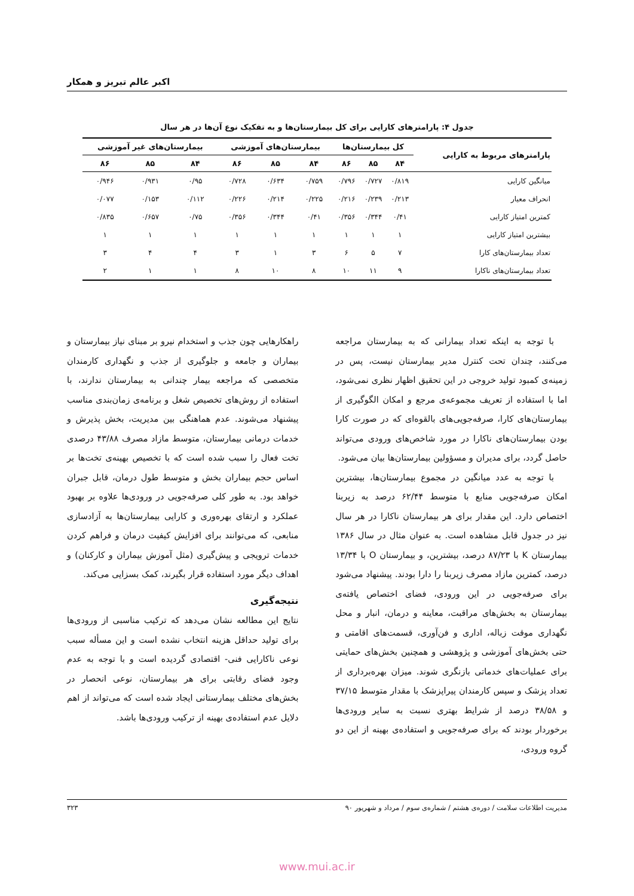اکبر عالم تبریز و همکار
جدول ۴: پارامترهای کارایی برای کل بیمارستان‌ها و به تفکیک نوع آن‌ها در هر سال
| پارامترهای مربوط به کارایی | کل بیمارستان‌ها | | | بیمارستان‌های آموزشی | | | بیمارستان‌های غیر آموزشی | | |
| --- | --- | --- | --- | --- | --- | --- | --- | --- | --- |
| | ۸۴ | ۸۵ | ۸۶ | ۸۴ | ۸۵ | ۸۶ | ۸۴ | ۸۵ | ۸۶ |
| میانگین کارایی | ۰/۸۱۹ | ۰/۷۲۷ | ۰/۷۹۶ | ۰/۷۵۹ | ۰/۶۳۴ | ۰/۷۲۸ | ۰/۹۵ | ۰/۹۳۱ | ۰/۹۴۶ |
| انحراف معیار | ۰/۲۱۳ | ۰/۲۳۹ | ۰/۲۱۶ | ۰/۲۲۵ | ۰/۲۱۴ | ۰/۲۲۶ | ۰/۱۱۲ | ۰/۱۵۳ | ۰/۰۷۷ |
| کمترین امتیاز کارایی | ۰/۴۱ | ۰/۳۴۴ | ۰/۳۵۶ | ۰/۴۱ | ۰/۳۴۴ | ۰/۳۵۶ | ۰/۷۵ | ۰/۶۵۷ | ۰/۸۳۵ |
| بیشترین امتیاز کارایی | ۱ | ۱ | ۱ | ۱ | ۱ | ۱ | ۱ | ۱ | ۱ |
| تعداد بیمارستان‌های کارا | ۷ | ۵ | ۶ | ۳ | ۱ | ۳ | ۴ | ۴ | ۳ |
| تعداد بیمارستان‌های ناکارا | ۹ | ۱۱ | ۱۰ | ۸ | ۱۰ | ۸ | ۱ | ۱ | ۲ |
با توجه به اینکه تعداد بیمارانی که به بیمارستان مراجعه می‌کنند، چندان تحت کنترل مدیر بیمارستان نیست، پس در زمینه‌ی کمبود تولید خروجی در این تحقیق اظهار نظری نمی‌شود، اما با استفاده از تعریف مجموعه‌ی مرجع و امکان الگوگیری از بیمارستان‌های کارا، صرفه‌جویی‌های بالقوه‌ای که در صورت کارا بودن بیمارستان‌های ناکارا در مورد شاخص‌های ورودی می‌تواند حاصل گردد، برای مدیران و مسؤولین بیمارستان‌ها بیان می‌شود.
با توجه به عدد میانگین در مجموع بیمارستان‌ها، بیشترین امکان صرفه‌جویی منابع با متوسط ۶۲/۴۴ درصد به زیربنا اختصاص دارد. این مقدار برای هر بیمارستان ناکارا در هر سال نیز در جدول قابل مشاهده است. به عنوان مثال در سال ۱۳۸۶ بیمارستان K با ۸۷/۲۳ درصد، بیشترین، و بیمارستان O با ۱۳/۳۴ درصد، کمترین مازاد مصرف زیربنا را دارا بودند. پیشنهاد می‌شود برای صرفه‌جویی در این ورودی، فضای اختصاص یافته‌ی بیمارستان به بخش‌های مراقبت، معاینه و درمان، انبار و محل نگهداری موقت زباله، اداری و فن‌آوری، قسمت‌های اقامتی و حتی بخش‌های آموزشی و پژوهشی و همچنین بخش‌های حمایتی برای عملیات‌های خدماتی بازنگری شوند. میزان بهره‌برداری از تعداد پزشک و سپس کارمندان پیراپزشک با مقدار متوسط ۳۷/۱۵ و ۳۸/۵۸ درصد از شرایط بهتری نسبت به سایر ورودی‌ها برخوردار بودند که برای صرفه‌جویی و استفاده‌ی بهینه از این دو گروه ورودی،
راهکارهایی چون جذب و استخدام نیرو بر مبنای نیاز بیمارستان و بیماران و جامعه و جلوگیری از جذب و نگهداری کارمندان متخصصی که مراجعه بیمار چندانی به بیمارستان ندارند، با استفاده از روش‌های تخصیص شغل و برنامه‌ی زمان‌بندی مناسب پیشنهاد می‌شوند. عدم هماهنگی بین مدیریت، بخش پذیرش و خدمات درمانی بیمارستان، متوسط مازاد مصرف ۴۳/۸۸ درصدی تخت فعال را سبب شده است که با تخصیص بهینه‌ی تخت‌ها بر اساس حجم بیماران بخش و متوسط طول درمان، قابل جبران خواهد بود. به طور کلی صرفه‌جویی در ورودی‌ها علاوه بر بهبود عملکرد و ارتقای بهره‌وری و کارایی بیمارستان‌ها به آزادسازی منابعی، که می‌توانند برای افزایش کیفیت درمان و فراهم کردن خدمات ترویجی و پیش‌گیری (مثل آموزش بیماران و کارکنان) و اهداف دیگر مورد استفاده قرار بگیرند، کمک بسزایی می‌کند.
نتیجه‌گیری
نتایج این مطالعه نشان می‌دهد که ترکیب مناسبی از ورودی‌ها برای تولید حداقل هزینه انتخاب نشده است و این مسأله سبب نوعی ناکارایی فنی- اقتصادی گردیده است و با توجه به عدم وجود فضای رقابتی برای هر بیمارستان، نوعی انحصار در بخش‌های مختلف بیمارستانی ایجاد شده است که می‌تواند از اهم دلایل عدم استفاده‌ی بهینه از ترکیب ورودی‌ها باشد.
مدیریت اطلاعات سلامت / دوره‌ی هشتم / شماره‌ی سوم / مرداد و شهریور ۹۰ ۳۲۳
www.mui.ac.ir